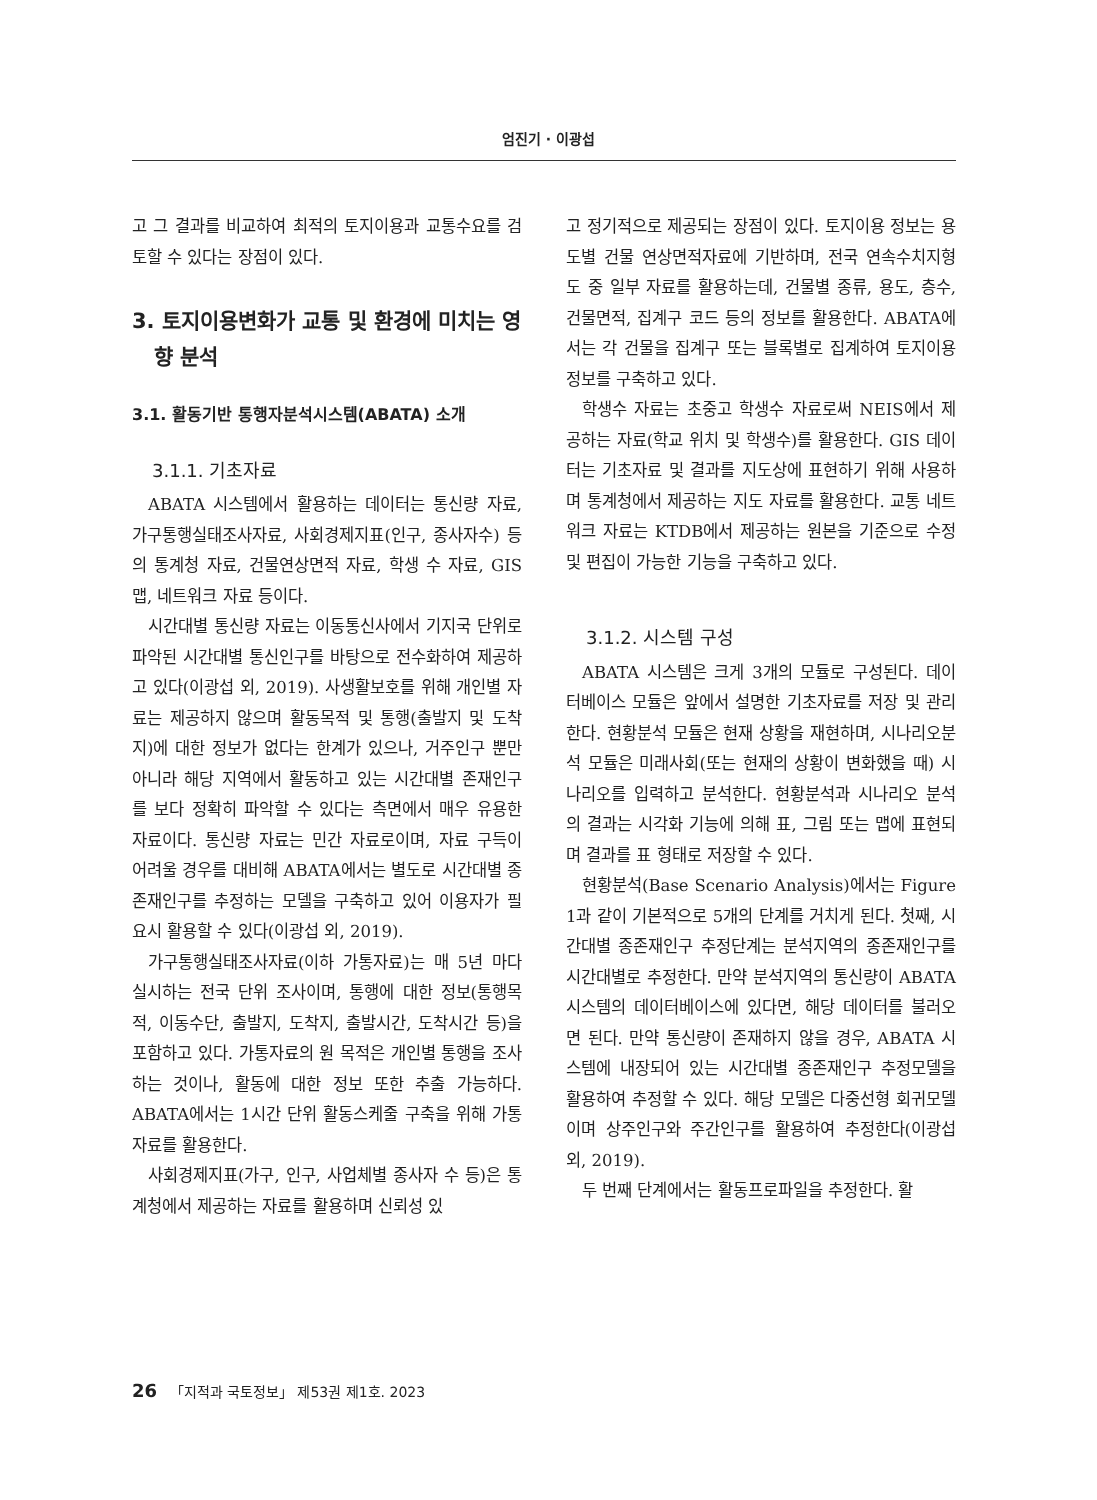엄진기 · 이광섭
고 그 결과를 비교하여 최적의 토지이용과 교통수요를 검토할 수 있다는 장점이 있다.
3. 토지이용변화가 교통 및 환경에 미치는 영향 분석
3.1. 활동기반 통행자분석시스템(ABATA) 소개
3.1.1. 기초자료
ABATA 시스템에서 활용하는 데이터는 통신량 자료, 가구통행실태조사자료, 사회경제지표(인구, 종사자수) 등의 통계청 자료, 건물연상면적 자료, 학생 수 자료, GIS 맵, 네트워크 자료 등이다.
시간대별 통신량 자료는 이동통신사에서 기지국 단위로 파악된 시간대별 통신인구를 바탕으로 전수화하여 제공하고 있다(이광섭 외, 2019). 사생활보호를 위해 개인별 자료는 제공하지 않으며 활동목적 및 통행(출발지 및 도착지)에 대한 정보가 없다는 한계가 있으나, 거주인구 뿐만 아니라 해당 지역에서 활동하고 있는 시간대별 존재인구를 보다 정확히 파악할 수 있다는 측면에서 매우 유용한 자료이다. 통신량 자료는 민간 자료로이며, 자료 구득이 어려울 경우를 대비해 ABATA에서는 별도로 시간대별 종존재인구를 추정하는 모델을 구축하고 있어 이용자가 필요시 활용할 수 있다(이광섭 외, 2019).
가구통행실태조사자료(이하 가통자료)는 매 5년 마다 실시하는 전국 단위 조사이며, 통행에 대한 정보(통행목적, 이동수단, 출발지, 도착지, 출발시간, 도착시간 등)을 포함하고 있다. 가통자료의 원 목적은 개인별 통행을 조사하는 것이나, 활동에 대한 정보 또한 추출 가능하다. ABATA에서는 1시간 단위 활동스케줄 구축을 위해 가통자료를 활용한다.
사회경제지표(가구, 인구, 사업체별 종사자 수 등)은 통계청에서 제공하는 자료를 활용하며 신뢰성 있
고 정기적으로 제공되는 장점이 있다. 토지이용 정보는 용도별 건물 연상면적자료에 기반하며, 전국 연속수치지형도 중 일부 자료를 활용하는데, 건물별 종류, 용도, 층수, 건물면적, 집계구 코드 등의 정보를 활용한다. ABATA에서는 각 건물을 집계구 또는 블록별로 집계하여 토지이용 정보를 구축하고 있다.
학생수 자료는 초중고 학생수 자료로써 NEIS에서 제공하는 자료(학교 위치 및 학생수)를 활용한다. GIS 데이터는 기초자료 및 결과를 지도상에 표현하기 위해 사용하며 통계청에서 제공하는 지도 자료를 활용한다. 교통 네트워크 자료는 KTDB에서 제공하는 원본을 기준으로 수정 및 편집이 가능한 기능을 구축하고 있다.
3.1.2. 시스템 구성
ABATA 시스템은 크게 3개의 모듈로 구성된다. 데이터베이스 모듈은 앞에서 설명한 기초자료를 저장 및 관리한다. 현황분석 모듈은 현재 상황을 재현하며, 시나리오분석 모듈은 미래사회(또는 현재의 상황이 변화했을 때) 시나리오를 입력하고 분석한다. 현황분석과 시나리오 분석의 결과는 시각화 기능에 의해 표, 그림 또는 맵에 표현되며 결과를 표 형태로 저장할 수 있다.
현황분석(Base Scenario Analysis)에서는 Figure 1과 같이 기본적으로 5개의 단계를 거치게 된다. 첫째, 시간대별 종존재인구 추정단계는 분석지역의 종존재인구를 시간대별로 추정한다. 만약 분석지역의 통신량이 ABATA 시스템의 데이터베이스에 있다면, 해당 데이터를 불러오면 된다. 만약 통신량이 존재하지 않을 경우, ABATA 시스템에 내장되어 있는 시간대별 종존재인구 추정모델을 활용하여 추정할 수 있다. 해당 모델은 다중선형 회귀모델이며 상주인구와 주간인구를 활용하여 추정한다(이광섭 외, 2019).
두 번째 단계에서는 활동프로파일을 추정한다. 활
26 「지적과 국토정보」 제53권 제1호. 2023